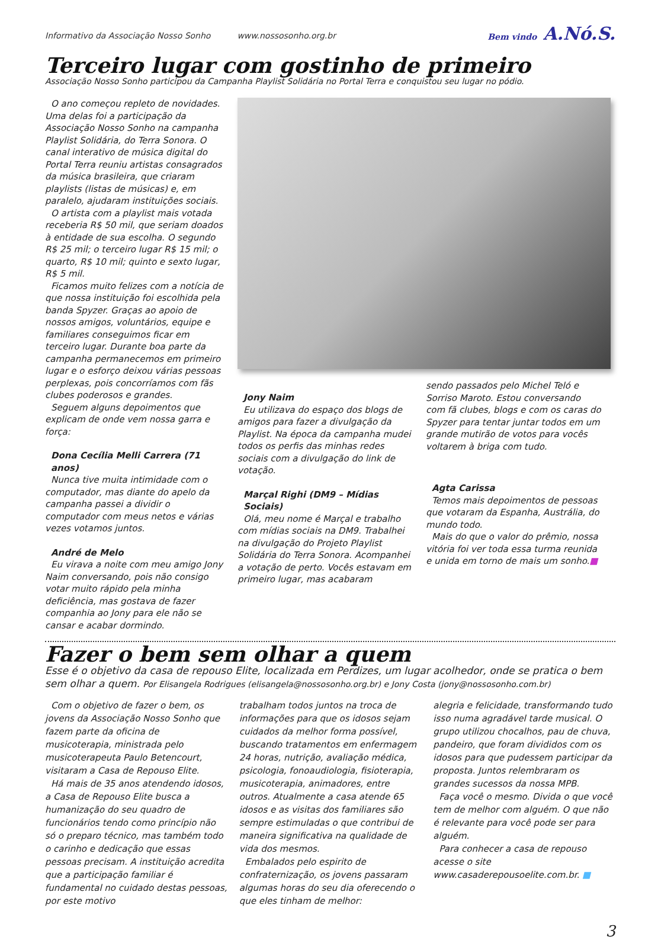Informativo da Associação Nosso Sonho www.nossosonho.org.br Bem vindo A.Nó.S.
Terceiro lugar com gostinho de primeiro
Associação Nosso Sonho participou da Campanha Playlist Solidária no Portal Terra e conquistou seu lugar no pódio.
O ano começou repleto de novidades. Uma delas foi a participação da Associação Nosso Sonho na campanha Playlist Solidária, do Terra Sonora. O canal interativo de música digital do Portal Terra reuniu artistas consagrados da música brasileira, que criaram playlists (listas de músicas) e, em paralelo, ajudaram instituições sociais.
O artista com a playlist mais votada receberia R$ 50 mil, que seriam doados à entidade de sua escolha. O segundo R$ 25 mil; o terceiro lugar R$ 15 mil; o quarto, R$ 10 mil; quinto e sexto lugar, R$ 5 mil.
Ficamos muito felizes com a notícia de que nossa instituição foi escolhida pela banda Spyzer. Graças ao apoio de nossos amigos, voluntários, equipe e familiares conseguimos ficar em terceiro lugar. Durante boa parte da campanha permanecemos em primeiro lugar e o esforço deixou várias pessoas perplexas, pois concorríamos com fãs clubes poderosos e grandes.
Seguem alguns depoimentos que explicam de onde vem nossa garra e força:
Dona Cecília Melli Carrera (71 anos)
Nunca tive muita intimidade com o computador, mas diante do apelo da campanha passei a dividir o computador com meus netos e várias vezes votamos juntos.
André de Melo
Eu virava a noite com meu amigo Jony Naim conversando, pois não consigo votar muito rápido pela minha deficiência, mas gostava de fazer companhia ao Jony para ele não se cansar e acabar dormindo.
Jony Naim
Eu utilizava do espaço dos blogs de amigos para fazer a divulgação da Playlist. Na época da campanha mudei todos os perfis das minhas redes sociais com a divulgação do link de votação.
Marçal Righi (DM9 – Mídias Sociais)
Olá, meu nome é Marçal e trabalho com mídias sociais na DM9. Trabalhei na divulgação do Projeto Playlist Solidária do Terra Sonora. Acompanhei a votação de perto. Vocês estavam em primeiro lugar, mas acabaram
sendo passados pelo Michel Teló e Sorriso Maroto. Estou conversando com fã clubes, blogs e com os caras do Spyzer para tentar juntar todos em um grande mutirão de votos para vocês voltarem à briga com tudo.
Agta Carissa
Temos mais depoimentos de pessoas que votaram da Espanha, Austrália, do mundo todo.
Mais do que o valor do prêmio, nossa vitória foi ver toda essa turma reunida e unida em torno de mais um sonho.■
Fazer o bem sem olhar a quem
Esse é o objetivo da casa de repouso Elite, localizada em Perdizes, um lugar acolhedor, onde se pratica o bem sem olhar a quem. Por Elisangela Rodrigues (elisangela@nossosonho.org.br) e Jony Costa (jony@nossosonho.com.br)
Com o objetivo de fazer o bem, os jovens da Associação Nosso Sonho que fazem parte da oficina de musicoterapia, ministrada pelo musicoterapeuta Paulo Betencourt, visitaram a Casa de Repouso Elite.
Há mais de 35 anos atendendo idosos, a Casa de Repouso Elite busca a humanização do seu quadro de funcionários tendo como princípio não só o preparo técnico, mas também todo o carinho e dedicação que essas pessoas precisam. A instituição acredita que a participação familiar é fundamental no cuidado destas pessoas, por este motivo
trabalham todos juntos na troca de informações para que os idosos sejam cuidados da melhor forma possível, buscando tratamentos em enfermagem 24 horas, nutrição, avaliação médica, psicologia, fonoaudiologia, fisioterapia, musicoterapia, animadores, entre outros. Atualmente a casa atende 65 idosos e as visitas dos familiares são sempre estimuladas o que contribui de maneira significativa na qualidade de vida dos mesmos.
Embalados pelo espirito de confraternização, os jovens passaram algumas horas do seu dia oferecendo o que eles tinham de melhor:
alegria e felicidade, transformando tudo isso numa agradável tarde musical. O grupo utilizou chocalhos, pau de chuva, pandeiro, que foram divididos com os idosos para que pudessem participar da proposta. Juntos relembraram os grandes sucessos da nossa MPB.
Faça você o mesmo. Divida o que você tem de melhor com alguém. O que não é relevante para você pode ser para alguém.
Para conhecer a casa de repouso acesse o site www.casaderepousoelite.com.br. ■
3